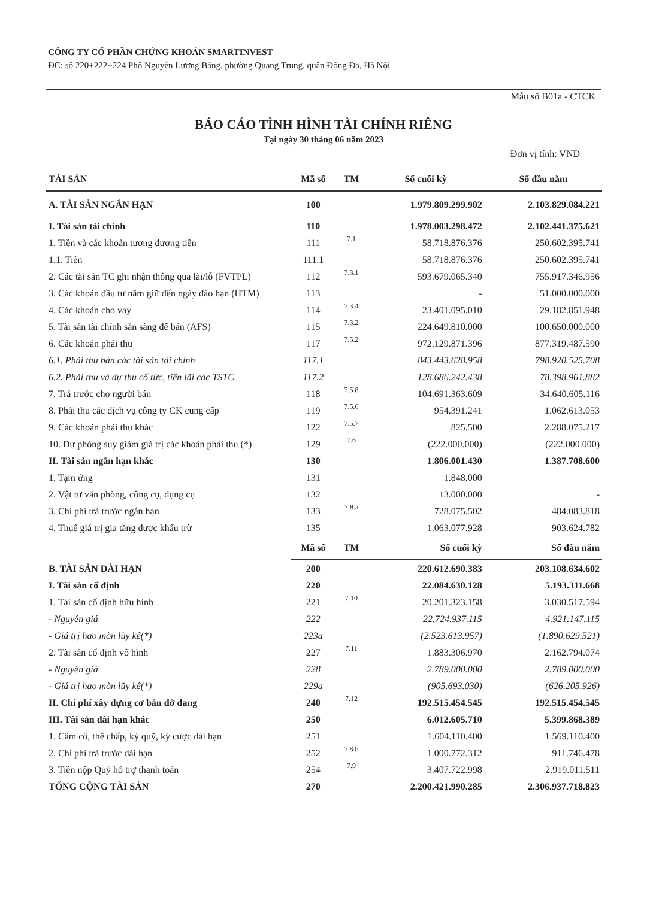CÔNG TY CỔ PHẦN CHỨNG KHOÁN SMARTINVEST
ĐC: số 220+222+224 Phố Nguyễn Lương Bằng, phường Quang Trung, quận Đống Đa, Hà Nội
Mẫu số B01a - CTCK
BÁO CÁO TÌNH HÌNH TÀI CHÍNH RIÊNG
Tại ngày 30 tháng 06 năm 2023
Đơn vị tính: VND
| TÀI SẢN | Mã số | TM | Số cuối kỳ | Số đầu năm |
| --- | --- | --- | --- | --- |
| A. TÀI SẢN NGẮN HẠN | 100 | | 1.979.809.299.902 | 2.103.829.084.221 |
| I. Tài sản tài chính | 110 | | 1.978.003.298.472 | 2.102.441.375.621 |
| 1. Tiền và các khoản tương đương tiền | 111 | 7.1 | 58.718.876.376 | 250.602.395.741 |
| 1.1. Tiền | 111.1 | | 58.718.876.376 | 250.602.395.741 |
| 2. Các tài sản TC ghi nhận thông qua lãi/lỗ (FVTPL) | 112 | 7.3.1 | 593.679.065.340 | 755.917.346.956 |
| 3. Các khoản đầu tư nắm giữ đến ngày đáo hạn (HTM) | 113 | | - | 51.000.000.000 |
| 4. Các khoản cho vay | 114 | 7.3.4 | 23.401.095.010 | 29.182.851.948 |
| 5. Tài sản tài chính sẵn sàng để bán (AFS) | 115 | 7.3.2 | 224.649.810.000 | 100.650.000.000 |
| 6. Các khoản phải thu | 117 | 7.5.2 | 972.129.871.396 | 877.319.487.590 |
| 6.1. Phải thu bán các tài sản tài chính | 117.1 | | 843.443.628.958 | 798.920.525.708 |
| 6.2. Phải thu và dự thu cổ tức, tiền lãi các TSTC | 117.2 | | 128.686.242.438 | 78.398.961.882 |
| 7. Trả trước cho người bán | 118 | 7.5.8 | 104.691.363.609 | 34.640.605.116 |
| 8. Phải thu các dịch vụ công ty CK cung cấp | 119 | 7.5.6 | 954.391.241 | 1.062.613.053 |
| 9. Các khoản phải thu khác | 122 | 7.5.7 | 825.500 | 2.288.075.217 |
| 10. Dự phòng suy giảm giá trị các khoản phải thu (*) | 129 | 7.6 | (222.000.000) | (222.000.000) |
| II. Tài sản ngắn hạn khác | 130 | | 1.806.001.430 | 1.387.708.600 |
| 1. Tạm ứng | 131 | | 1.848.000 | |
| 2. Vật tư văn phòng, công cụ, dụng cụ | 132 | | 13.000.000 | - |
| 3. Chi phí trả trước ngắn hạn | 133 | 7.8.a | 728.075.502 | 484.083.818 |
| 4. Thuế giá trị gia tăng được khấu trừ | 135 | | 1.063.077.928 | 903.624.782 |
| | Mã số | TM | Số cuối kỳ | Số đầu năm |
| B. TÀI SẢN DÀI HẠN | 200 | | 220.612.690.383 | 203.108.634.602 |
| I. Tài sản cố định | 220 | | 22.084.630.128 | 5.193.311.668 |
| 1. Tài sản cố định hữu hình | 221 | 7.10 | 20.201.323.158 | 3.030.517.594 |
| - Nguyên giá | 222 | | 22.724.937.115 | 4.921.147.115 |
| - Giá trị hao mòn lũy kế(*) | 223a | | (2.523.613.957) | (1.890.629.521) |
| 2. Tài sản cố định vô hình | 227 | 7.11 | 1.883.306.970 | 2.162.794.074 |
| - Nguyên giá | 228 | | 2.789.000.000 | 2.789.000.000 |
| - Giá trị hao mòn lũy kế(*) | 229a | | (905.693.030) | (626.205.926) |
| II. Chi phí xây dựng cơ bản dở dang | 240 | 7.12 | 192.515.454.545 | 192.515.454.545 |
| III. Tài sản dài hạn khác | 250 | | 6.012.605.710 | 5.399.868.389 |
| 1. Cầm cố, thế chấp, ký quỹ, ký cược dài hạn | 251 | | 1.604.110.400 | 1.569.110.400 |
| 2. Chi phí trả trước dài hạn | 252 | 7.8.b | 1.000.772.312 | 911.746.478 |
| 3. Tiền nộp Quỹ hỗ trợ thanh toán | 254 | 7.9 | 3.407.722.998 | 2.919.011.511 |
| TỔNG CỘNG TÀI SẢN | 270 | | 2.200.421.990.285 | 2.306.937.718.823 |